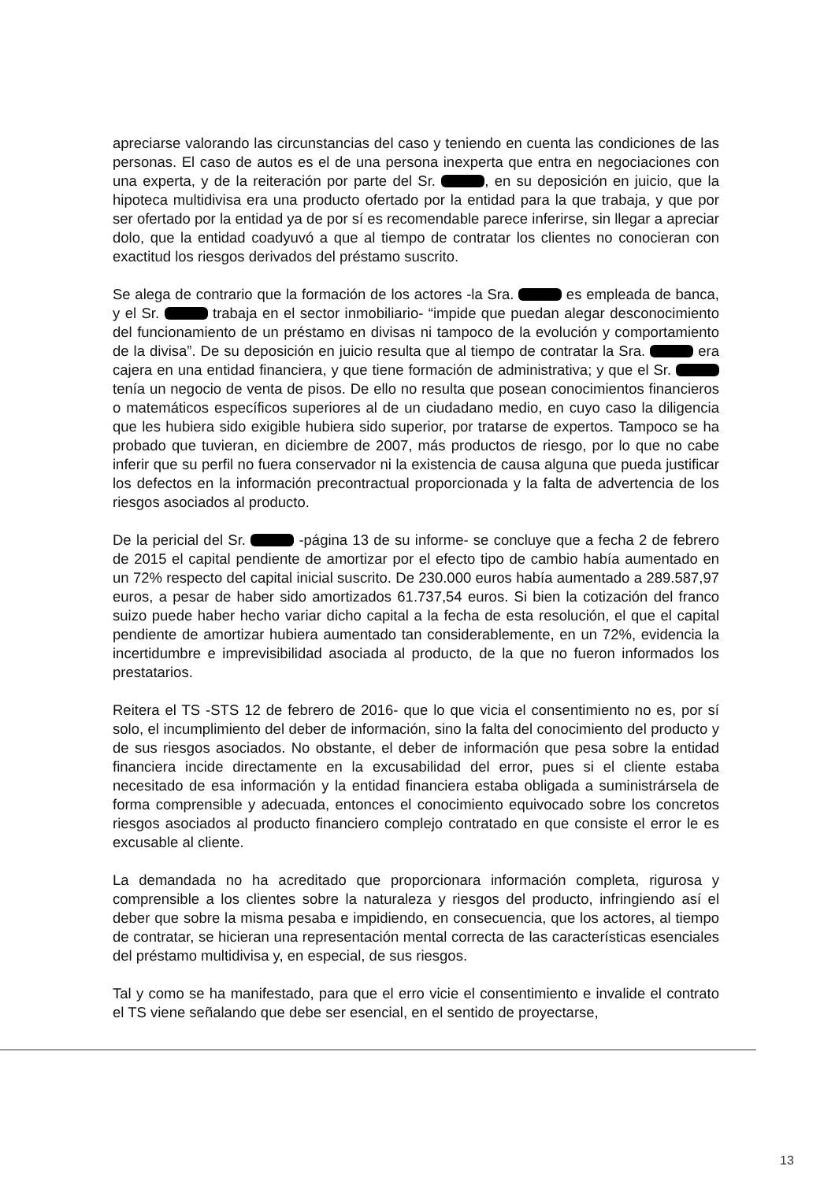apreciarse valorando las circunstancias del caso y teniendo en cuenta las condiciones de las personas. El caso de autos es el de una persona inexperta que entra en negociaciones con una experta, y de la reiteración por parte del Sr. , en su deposición en juicio, que la hipoteca multidivisa era una producto ofertado por la entidad para la que trabaja, y que por ser ofertado por la entidad ya de por sí es recomendable parece inferirse, sin llegar a apreciar dolo, que la entidad coadyuvó a que al tiempo de contratar los clientes no conocieran con exactitud los riesgos derivados del préstamo suscrito.
Se alega de contrario que la formación de los actores -la Sra. es empleada de banca, y el Sr. trabaja en el sector inmobiliario- “impide que puedan alegar desconocimiento del funcionamiento de un préstamo en divisas ni tampoco de la evolución y comportamiento de la divisa”. De su deposición en juicio resulta que al tiempo de contratar la Sra. era cajera en una entidad financiera, y que tiene formación de administrativa; y que el Sr. tenía un negocio de venta de pisos. De ello no resulta que posean conocimientos financieros o matemáticos específicos superiores al de un ciudadano medio, en cuyo caso la diligencia que les hubiera sido exigible hubiera sido superior, por tratarse de expertos. Tampoco se ha probado que tuvieran, en diciembre de 2007, más productos de riesgo, por lo que no cabe inferir que su perfil no fuera conservador ni la existencia de causa alguna que pueda justificar los defectos en la información precontractual proporcionada y la falta de advertencia de los riesgos asociados al producto.
De la pericial del Sr. -página 13 de su informe- se concluye que a fecha 2 de febrero de 2015 el capital pendiente de amortizar por el efecto tipo de cambio había aumentado en un 72% respecto del capital inicial suscrito. De 230.000 euros había aumentado a 289.587,97 euros, a pesar de haber sido amortizados 61.737,54 euros. Si bien la cotización del franco suizo puede haber hecho variar dicho capital a la fecha de esta resolución, el que el capital pendiente de amortizar hubiera aumentado tan considerablemente, en un 72%, evidencia la incertidumbre e imprevisibilidad asociada al producto, de la que no fueron informados los prestatarios.
Reitera el TS -STS 12 de febrero de 2016- que lo que vicia el consentimiento no es, por sí solo, el incumplimiento del deber de información, sino la falta del conocimiento del producto y de sus riesgos asociados. No obstante, el deber de información que pesa sobre la entidad financiera incide directamente en la excusabilidad del error, pues si el cliente estaba necesitado de esa información y la entidad financiera estaba obligada a suministrársela de forma comprensible y adecuada, entonces el conocimiento equivocado sobre los concretos riesgos asociados al producto financiero complejo contratado en que consiste el error le es excusable al cliente.
La demandada no ha acreditado que proporcionara información completa, rigurosa y comprensible a los clientes sobre la naturaleza y riesgos del producto, infringiendo así el deber que sobre la misma pesaba e impidiendo, en consecuencia, que los actores, al tiempo de contratar, se hicieran una representación mental correcta de las características esenciales del préstamo multidivisa y, en especial, de sus riesgos.
Tal y como se ha manifestado, para que el erro vicie el consentimiento e invalide el contrato el TS viene señalando que debe ser esencial, en el sentido de proyectarse,
13